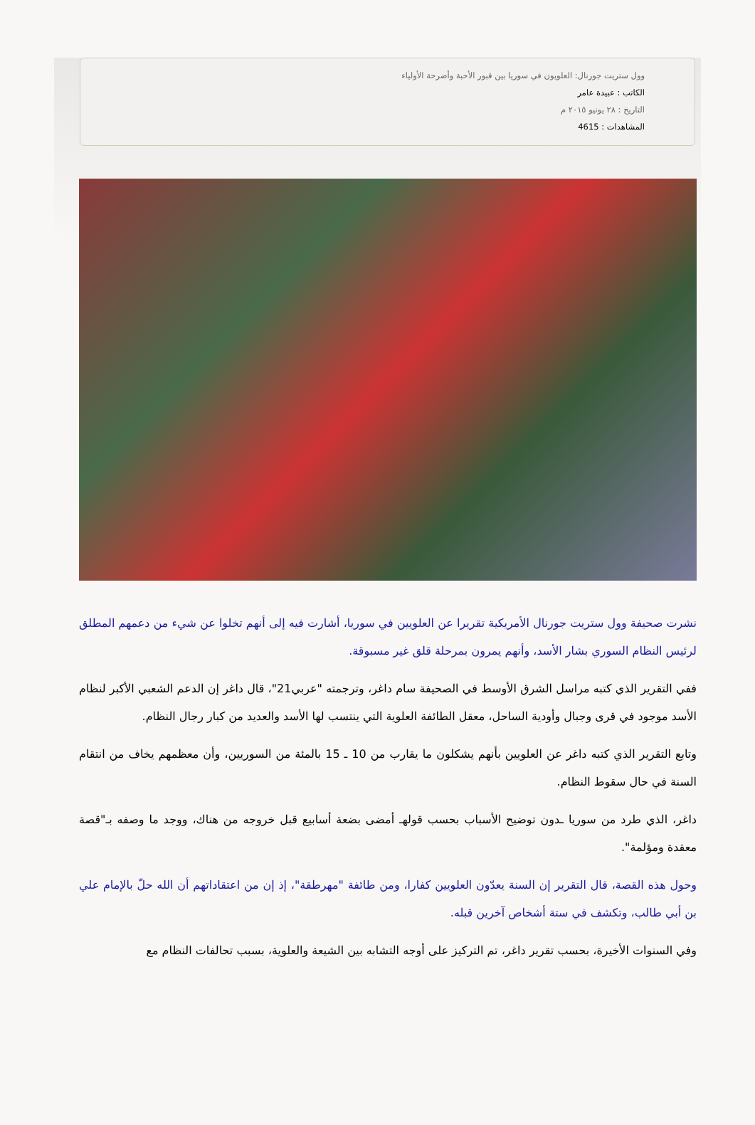وول ستريت جورنال: العلويون في سوريا بين قبور الأحبة وأضرحة الأولياء
الكاتب : عبيدة عامر
التاريخ : ٢٨ يونيو ٢٠١٥ م
المشاهدات : 4615
نشرت صحيفة وول ستريت جورنال الأمريكية تقريرا عن العلويين في سوريا، أشارت فيه إلى أنهم تخلوا عن شيء من دعمهم المطلق لرئيس النظام السوري بشار الأسد، وأنهم يمرون بمرحلة قلق غير مسبوقة.
ففي التقرير الذي كتبه مراسل الشرق الأوسط في الصحيفة سام داغر، وترجمته "عربي21"، قال داغر إن الدعم الشعبي الأكبر لنظام الأسد موجود في قرى وجبال وأودية الساحل، معقل الطائفة العلوية التي ينتسب لها الأسد والعديد من كبار رجال النظام.
وتابع التقرير الذي كتبه داغر عن العلويين بأنهم يشكلون ما يقارب من 10 ـ 15 بالمئة من السوريين، وأن معظمهم يخاف من انتقام السنة في حال سقوط النظام.
داغر، الذي طرد من سوريا ـدون توضيح الأسباب بحسب قولهـ أمضى بضعة أسابيع قبل خروجه من هناك، ووجد ما وصفه بـ"قصة معقدة ومؤلمة".
وحول هذه القصة، قال التقرير إن السنة يعدّون العلويين كفارا، ومن طائفة "مهرطقة"، إذ إن من اعتقاداتهم أن الله حلّ بالإمام علي بن أبي طالب، وتكشف في ستة أشخاص آخرين قبله.
وفي السنوات الأخيرة، بحسب تقرير داغر، تم التركيز على أوجه التشابه بين الشيعة والعلوية، بسبب تحالفات النظام مع